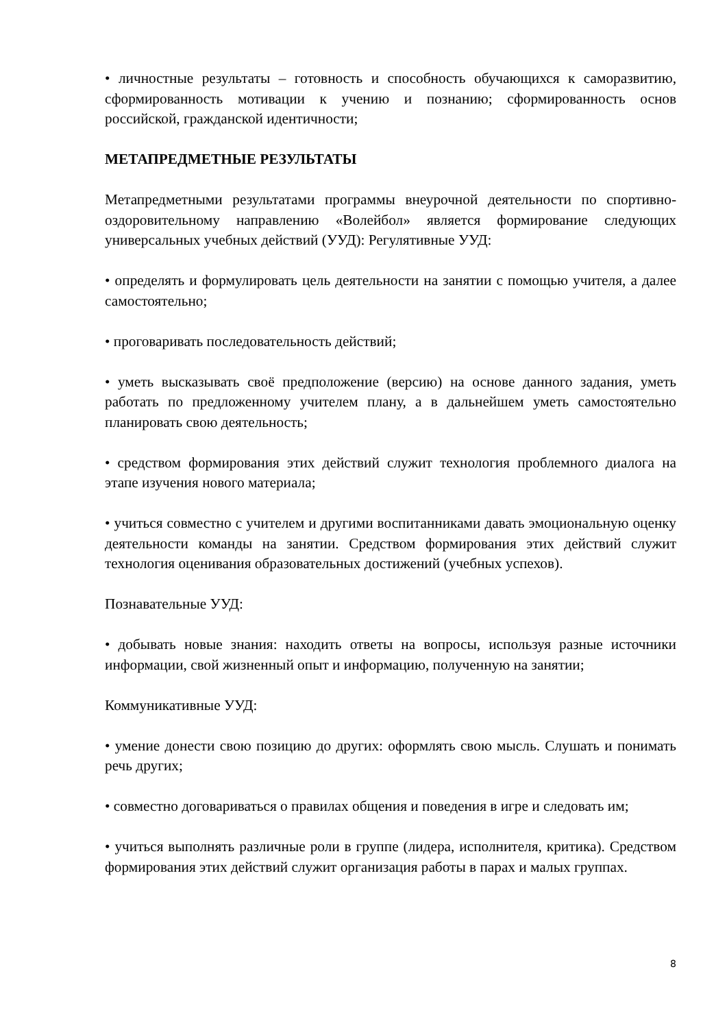• личностные результаты – готовность и способность обучающихся к саморазвитию, сформированность мотивации к учению и познанию; сформированность основ российской, гражданской идентичности;
МЕТАПРЕДМЕТНЫЕ РЕЗУЛЬТАТЫ
Метапредметными результатами программы внеурочной деятельности по спортивно-оздоровительному направлению «Волейбол» является формирование следующих универсальных учебных действий (УУД): Регулятивные УУД:
• определять и формулировать цель деятельности на занятии с помощью учителя, а далее самостоятельно;
• проговаривать последовательность действий;
• уметь высказывать своё предположение (версию) на основе данного задания, уметь работать по предложенному учителем плану, а в дальнейшем уметь самостоятельно планировать свою деятельность;
• средством формирования этих действий служит технология проблемного диалога на этапе изучения нового материала;
• учиться совместно с учителем и другими воспитанниками давать эмоциональную оценку деятельности команды на занятии. Средством формирования этих действий служит технология оценивания образовательных достижений (учебных успехов).
Познавательные УУД:
• добывать новые знания: находить ответы на вопросы, используя разные источники информации, свой жизненный опыт и информацию, полученную на занятии;
Коммуникативные УУД:
• умение донести свою позицию до других: оформлять свою мысль. Слушать и понимать речь других;
• совместно договариваться о правилах общения и поведения в игре и следовать им;
• учиться выполнять различные роли в группе (лидера, исполнителя, критика). Средством формирования этих действий служит организация работы в парах и малых группах.
8